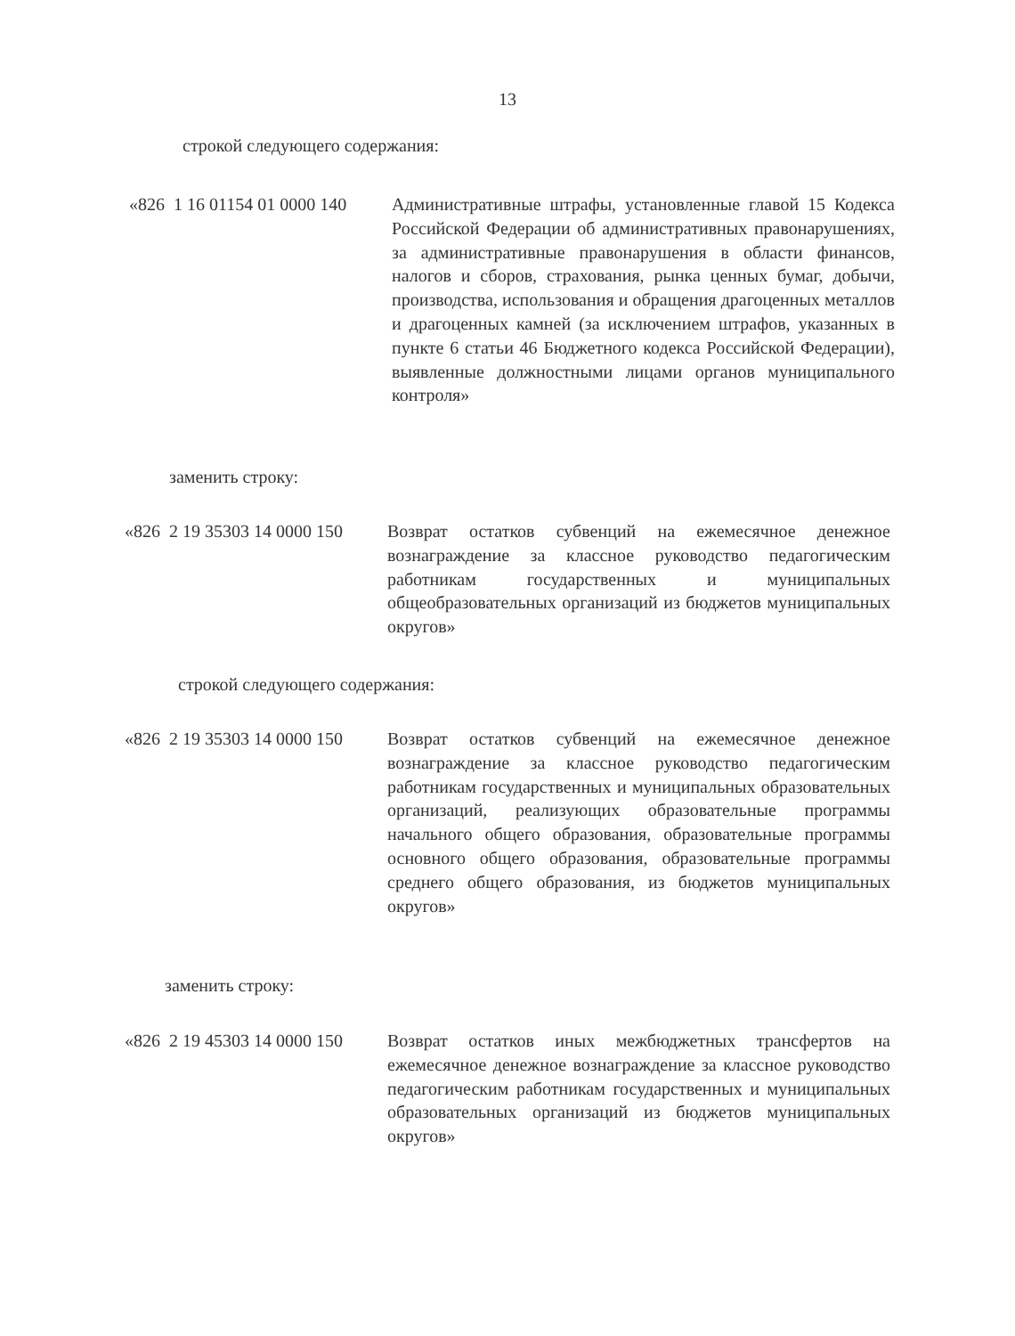13
строкой следующего содержания:
| «826 | 1 16 01154 01 0000 140 | Административные штрафы, установленные главой 15 Кодекса Российской Федерации об административных правонарушениях, за административные правонарушения в области финансов, налогов и сборов, страхования, рынка ценных бумаг, добычи, производства, использования и обращения драгоценных металлов и драгоценных камней (за исключением штрафов, указанных в пункте 6 статьи 46 Бюджетного кодекса Российской Федерации), выявленные должностными лицами органов муниципального контроля» |
заменить строку:
| «826 | 2 19 35303 14 0000 150 | Возврат остатков субвенций на ежемесячное денежное вознаграждение за классное руководство педагогическим работникам государственных и муниципальных общеобразовательных организаций из бюджетов муниципальных округов» |
строкой следующего содержания:
| «826 | 2 19 35303 14 0000 150 | Возврат остатков субвенций на ежемесячное денежное вознаграждение за классное руководство педагогическим работникам государственных и муниципальных образовательных организаций, реализующих образовательные программы начального общего образования, образовательные программы основного общего образования, образовательные программы среднего общего образования, из бюджетов муниципальных округов» |
заменить строку:
| «826 | 2 19 45303 14 0000 150 | Возврат остатков иных межбюджетных трансфертов на ежемесячное денежное вознаграждение за классное руководство педагогическим работникам государственных и муниципальных образовательных организаций из бюджетов муниципальных округов» |